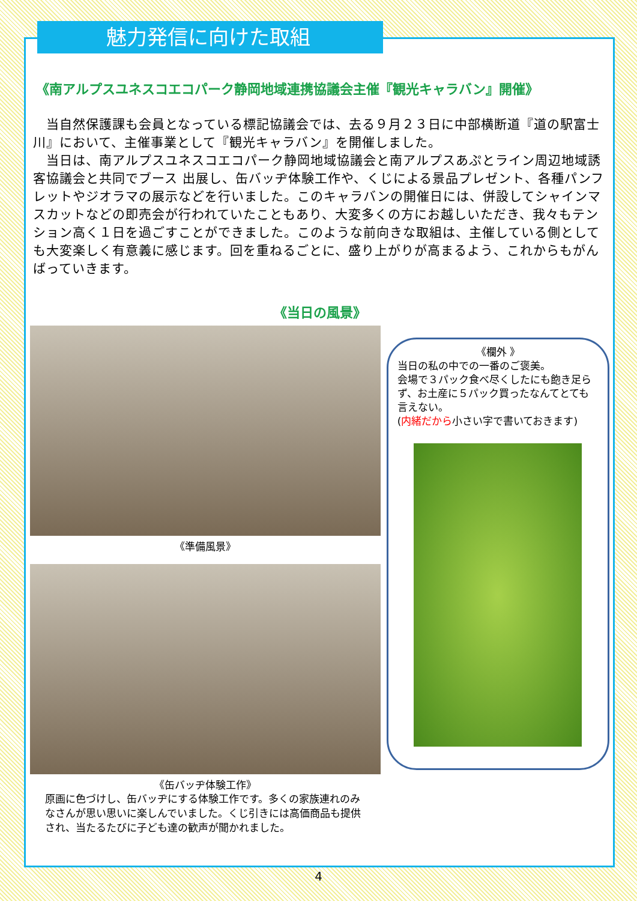魅力発信に向けた取組
《南アルプスユネスコエコパーク静岡地域連携協議会主催『観光キャラバン』開催》
　当自然保護課も会員となっている標記協議会では、去る９月２３日に中部横断道『道の駅富士川』において、主催事業として『観光キャラバン』を開催しました。
　当日は、南アルプスユネスコエコパーク静岡地域協議会と南アルプスあぷとライン周辺地域誘客協議会と共同でブース 出展し、缶バッヂ体験工作や、くじによる景品プレゼント、各種パンフレットやジオラマの展示などを行いました。このキャラバンの開催日には、併設してシャインマスカットなどの即売会が行われていたこともあり、大変多くの方にお越しいただき、我々もテンション高く１日を過ごすことができました。このような前向きな取組は、主催している側としても大変楽しく有意義に感じます。回を重ねるごとに、盛り上がりが高まるよう、これからもがんばっていきます。
《当日の風景》
《準備風景》
《缶バッヂ体験工作》
原画に色づけし、缶バッヂにする体験工作です。多くの家族連れのみなさんが思い思いに楽しんでいました。くじ引きには高価商品も提供され、当たるたびに子ども達の歓声が聞かれました。
《欄外 》
当日の私の中での一番のご褒美。
会場で３パック食べ尽くしたにも飽き足らず、お土産に５パック買ったなんてとても言えない。
(内緒だから小さい字で書いておきます)
4